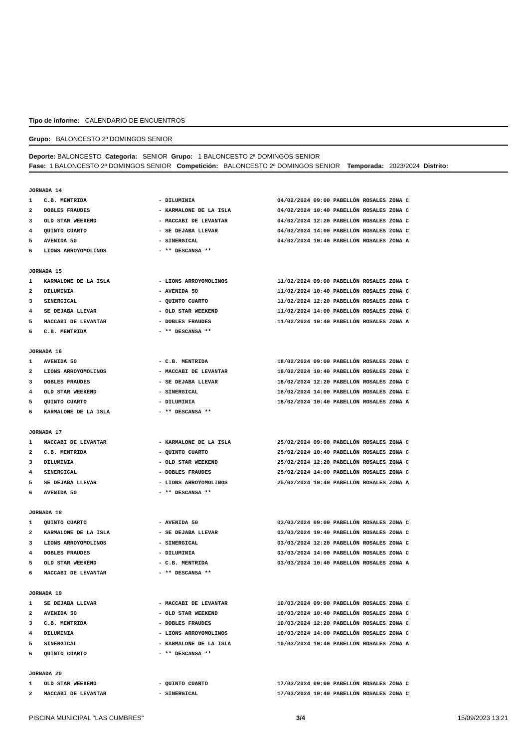Tipo de informe: CALENDARIO DE ENCUENTROS
Grupo: BALONCESTO 2ª DOMINGOS SENIOR
Deporte: BALONCESTO Categoría: SENIOR Grupo: 1 BALONCESTO 2ª DOMINGOS SENIOR
Fase: 1 BALONCESTO 2ª DOMINGOS SENIOR Competición: BALONCESTO 2ª DOMINGOS SENIOR Temporada: 2023/2024 Distrito:
| JORNADA 14 | | | |
| 1 | C.B. MENTRIDA | - DILUMINIA | 04/02/2024 09:00 PABELLÓN ROSALES ZONA C |
| 2 | DOBLES FRAUDES | - KARMALONE DE LA ISLA | 04/02/2024 10:40 PABELLÓN ROSALES ZONA C |
| 3 | OLD STAR WEEKEND | - MACCABI DE LEVANTAR | 04/02/2024 12:20 PABELLÓN ROSALES ZONA C |
| 4 | QUINTO CUARTO | - SE DEJABA LLEVAR | 04/02/2024 14:00 PABELLÓN ROSALES ZONA C |
| 5 | AVENIDA 50 | - SINERGICAL | 04/02/2024 10:40 PABELLÓN ROSALES ZONA A |
| 6 | LIONS ARROYOMOLINOS | - ** DESCANSA ** | |
| JORNADA 15 | | | |
| 1 | KARMALONE DE LA ISLA | - LIONS ARROYOMOLINOS | 11/02/2024 09:00 PABELLÓN ROSALES ZONA C |
| 2 | DILUMINIA | - AVENIDA 50 | 11/02/2024 10:40 PABELLÓN ROSALES ZONA C |
| 3 | SINERGICAL | - QUINTO CUARTO | 11/02/2024 12:20 PABELLÓN ROSALES ZONA C |
| 4 | SE DEJABA LLEVAR | - OLD STAR WEEKEND | 11/02/2024 14:00 PABELLÓN ROSALES ZONA C |
| 5 | MACCABI DE LEVANTAR | - DOBLES FRAUDES | 11/02/2024 10:40 PABELLÓN ROSALES ZONA A |
| 6 | C.B. MENTRIDA | - ** DESCANSA ** | |
| JORNADA 16 | | | |
| 1 | AVENIDA 50 | - C.B. MENTRIDA | 18/02/2024 09:00 PABELLÓN ROSALES ZONA C |
| 2 | LIONS ARROYOMOLINOS | - MACCABI DE LEVANTAR | 18/02/2024 10:40 PABELLÓN ROSALES ZONA C |
| 3 | DOBLES FRAUDES | - SE DEJABA LLEVAR | 18/02/2024 12:20 PABELLÓN ROSALES ZONA C |
| 4 | OLD STAR WEEKEND | - SINERGICAL | 18/02/2024 14:00 PABELLÓN ROSALES ZONA C |
| 5 | QUINTO CUARTO | - DILUMINIA | 18/02/2024 10:40 PABELLÓN ROSALES ZONA A |
| 6 | KARMALONE DE LA ISLA | - ** DESCANSA ** | |
| JORNADA 17 | | | |
| 1 | MACCABI DE LEVANTAR | - KARMALONE DE LA ISLA | 25/02/2024 09:00 PABELLÓN ROSALES ZONA C |
| 2 | C.B. MENTRIDA | - QUINTO CUARTO | 25/02/2024 10:40 PABELLÓN ROSALES ZONA C |
| 3 | DILUMINIA | - OLD STAR WEEKEND | 25/02/2024 12:20 PABELLÓN ROSALES ZONA C |
| 4 | SINERGICAL | - DOBLES FRAUDES | 25/02/2024 14:00 PABELLÓN ROSALES ZONA C |
| 5 | SE DEJABA LLEVAR | - LIONS ARROYOMOLINOS | 25/02/2024 10:40 PABELLÓN ROSALES ZONA A |
| 6 | AVENIDA 50 | - ** DESCANSA ** | |
| JORNADA 18 | | | |
| 1 | QUINTO CUARTO | - AVENIDA 50 | 03/03/2024 09:00 PABELLÓN ROSALES ZONA C |
| 2 | KARMALONE DE LA ISLA | - SE DEJABA LLEVAR | 03/03/2024 10:40 PABELLÓN ROSALES ZONA C |
| 3 | LIONS ARROYOMOLINOS | - SINERGICAL | 03/03/2024 12:20 PABELLÓN ROSALES ZONA C |
| 4 | DOBLES FRAUDES | - DILUMINIA | 03/03/2024 14:00 PABELLÓN ROSALES ZONA C |
| 5 | OLD STAR WEEKEND | - C.B. MENTRIDA | 03/03/2024 10:40 PABELLÓN ROSALES ZONA A |
| 6 | MACCABI DE LEVANTAR | - ** DESCANSA ** | |
| JORNADA 19 | | | |
| 1 | SE DEJABA LLEVAR | - MACCABI DE LEVANTAR | 10/03/2024 09:00 PABELLÓN ROSALES ZONA C |
| 2 | AVENIDA 50 | - OLD STAR WEEKEND | 10/03/2024 10:40 PABELLÓN ROSALES ZONA C |
| 3 | C.B. MENTRIDA | - DOBLES FRAUDES | 10/03/2024 12:20 PABELLÓN ROSALES ZONA C |
| 4 | DILUMINIA | - LIONS ARROYOMOLINOS | 10/03/2024 14:00 PABELLÓN ROSALES ZONA C |
| 5 | SINERGICAL | - KARMALONE DE LA ISLA | 10/03/2024 10:40 PABELLÓN ROSALES ZONA A |
| 6 | QUINTO CUARTO | - ** DESCANSA ** | |
| JORNADA 20 | | | |
| 1 | OLD STAR WEEKEND | - QUINTO CUARTO | 17/03/2024 09:00 PABELLÓN ROSALES ZONA C |
| 2 | MACCABI DE LEVANTAR | - SINERGICAL | 17/03/2024 10:40 PABELLÓN ROSALES ZONA C |
PISCINA MUNICIPAL "LAS CUMBRES" 3/4 15/09/2023 13:21